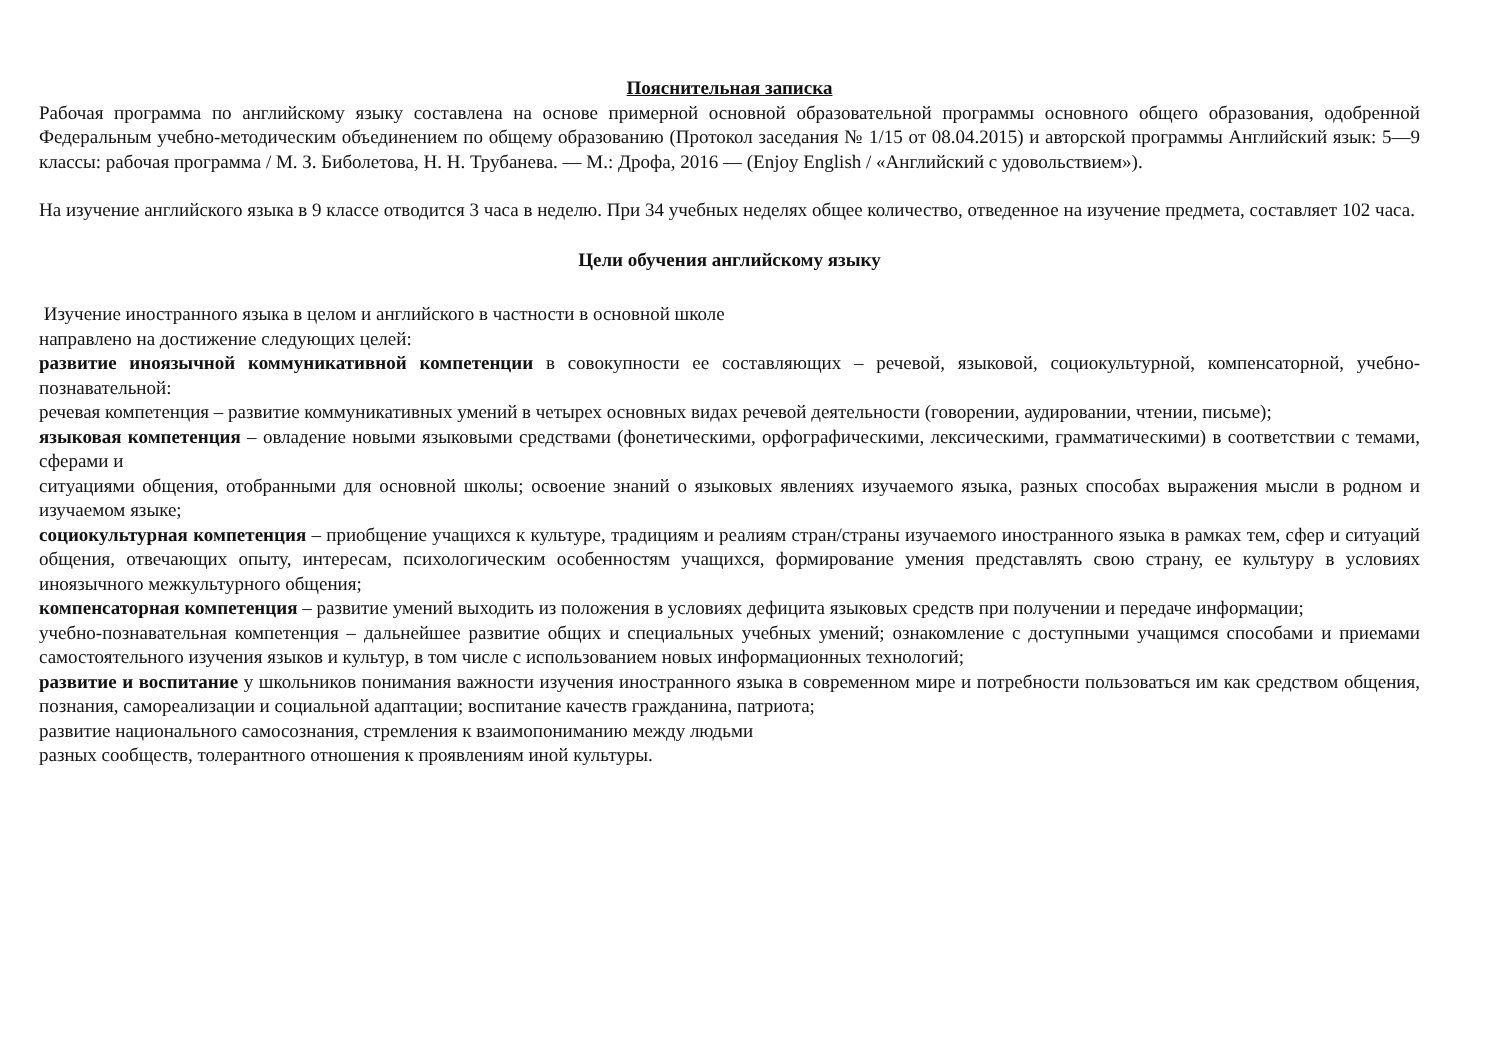Пояснительная записка
Рабочая программа по английскому языку составлена на основе примерной основной образовательной программы основного общего образования, одобренной Федеральным учебно-методическим объединением по общему образованию (Протокол заседания № 1/15 от 08.04.2015) и авторской программы Английский язык: 5—9 классы: рабочая программа / М. З. Биболетова, Н. Н. Трубанева. — М.: Дрофа, 2016 — (Enjoy English / «Английский с удовольствием»).
На изучение английского языка в 9 классе отводится 3 часа в неделю. При 34 учебных неделях общее количество, отведенное на изучение предмета, составляет 102 часа.
Цели обучения английскому языку
Изучение иностранного языка в целом и английского в частности в основной школе
направлено на достижение следующих целей:
развитие иноязычной коммуникативной компетенции в совокупности ее составляющих – речевой, языковой, социокультурной, компенсаторной, учебно-познавательной:
речевая компетенция – развитие коммуникативных умений в четырех основных видах речевой деятельности (говорении, аудировании, чтении, письме);
языковая компетенция – овладение новыми языковыми средствами (фонетическими, орфографическими, лексическими, грамматическими) в соответствии с темами, сферами и
ситуациями общения, отобранными для основной школы; освоение знаний о языковых явлениях изучаемого языка, разных способах выражения мысли в родном и изучаемом языке;
социокультурная компетенция – приобщение учащихся к культуре, традициям и реалиям стран/страны изучаемого иностранного языка в рамках тем, сфер и ситуаций общения, отвечающих опыту, интересам, психологическим особенностям учащихся, формирование умения представлять свою страну, ее культуру в условиях иноязычного межкультурного общения;
компенсаторная компетенция – развитие умений выходить из положения в условиях дефицита языковых средств при получении и передаче информации;
учебно-познавательная компетенция – дальнейшее развитие общих и специальных учебных умений; ознакомление с доступными учащимся способами и приемами самостоятельного изучения языков и культур, в том числе с использованием новых информационных технологий;
развитие и воспитание у школьников понимания важности изучения иностранного языка в современном мире и потребности пользоваться им как средством общения, познания, самореализации и социальной адаптации; воспитание качеств гражданина, патриота;
развитие национального самосознания, стремления к взаимопониманию между людьми
разных сообществ, толерантного отношения к проявлениям иной культуры.